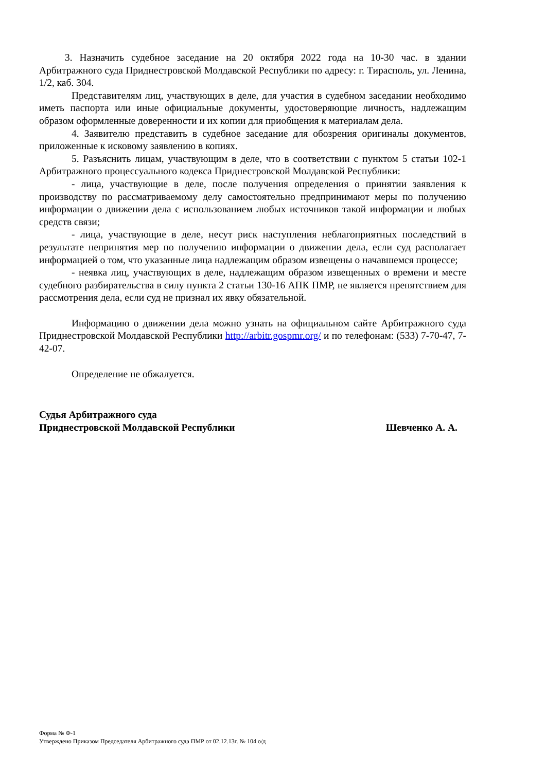3. Назначить судебное заседание на 20 октября 2022 года на 10-30 час. в здании Арбитражного суда Приднестровской Молдавской Республики по адресу: г. Тирасполь, ул. Ленина, 1/2, каб. 304.
Представителям лиц, участвующих в деле, для участия в судебном заседании необходимо иметь паспорта или иные официальные документы, удостоверяющие личность, надлежащим образом оформленные доверенности и их копии для приобщения к материалам дела.
4. Заявителю представить в судебное заседание для обозрения оригиналы документов, приложенные к исковому заявлению в копиях.
5. Разъяснить лицам, участвующим в деле, что в соответствии с пунктом 5 статьи 102-1 Арбитражного процессуального кодекса Приднестровской Молдавской Республики:
- лица, участвующие в деле, после получения определения о принятии заявления к производству по рассматриваемому делу самостоятельно предпринимают меры по получению информации о движении дела с использованием любых источников такой информации и любых средств связи;
- лица, участвующие в деле, несут риск наступления неблагоприятных последствий в результате непринятия мер по получению информации о движении дела, если суд располагает информацией о том, что указанные лица надлежащим образом извещены о начавшемся процессе;
- неявка лиц, участвующих в деле, надлежащим образом извещенных о времени и месте судебного разбирательства в силу пункта 2 статьи 130-16 АПК ПМР, не является препятствием для рассмотрения дела, если суд не признал их явку обязательной.
Информацию о движении дела можно узнать на официальном сайте Арбитражного суда Приднестровской Молдавской Республики http://arbitr.gospmr.org/ и по телефонам: (533) 7-70-47, 7-42-07.
Определение не обжалуется.
Судья Арбитражного суда
Приднестровской Молдавской Республики
Шевченко А. А.
Форма № Ф-1
Утверждено Приказом Председателя Арбитражного суда ПМР от 02.12.13г. № 104 о/д